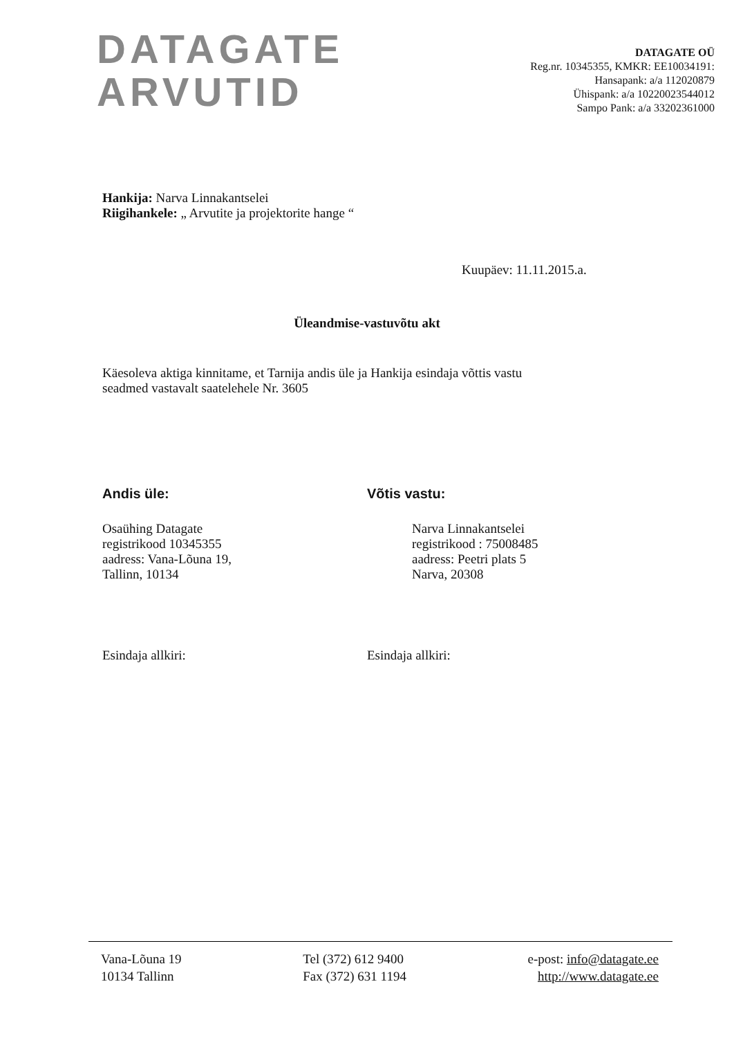DATAGATE
ARVUTID
DATAGATE OÜ
Reg.nr. 10345355, KMKR: EE10034191:
Hansapank: a/a 112020879
Ühispank: a/a 10220023544012
Sampo Pank: a/a 33202361000
Hankija: Narva Linnakantselei
Riigihankele: „ Arvutite ja projektorite hange “
Kuupäev: 11.11.2015.a.
Üleandmise-vastuvõtu akt
Käesoleva aktiga kinnitame, et Tarnija andis üle ja Hankija esindaja võttis vastu
seadmed vastavalt saatelehele Nr. 3605
Andis üle:
Osaühing Datagate
registrikood 10345355
aadress: Vana-Lõuna 19,
Tallinn, 10134
Võtis vastu:
Narva Linnakantselei
registrikood : 75008485
aadress: Peetri plats 5
Narva, 20308
Esindaja allkiri: Esindaja allkiri:
Vana-Lõuna 19
10134 Tallinn
Tel (372) 612 9400
Fax (372) 631 1194
e-post: info@datagate.ee
http://www.datagate.ee